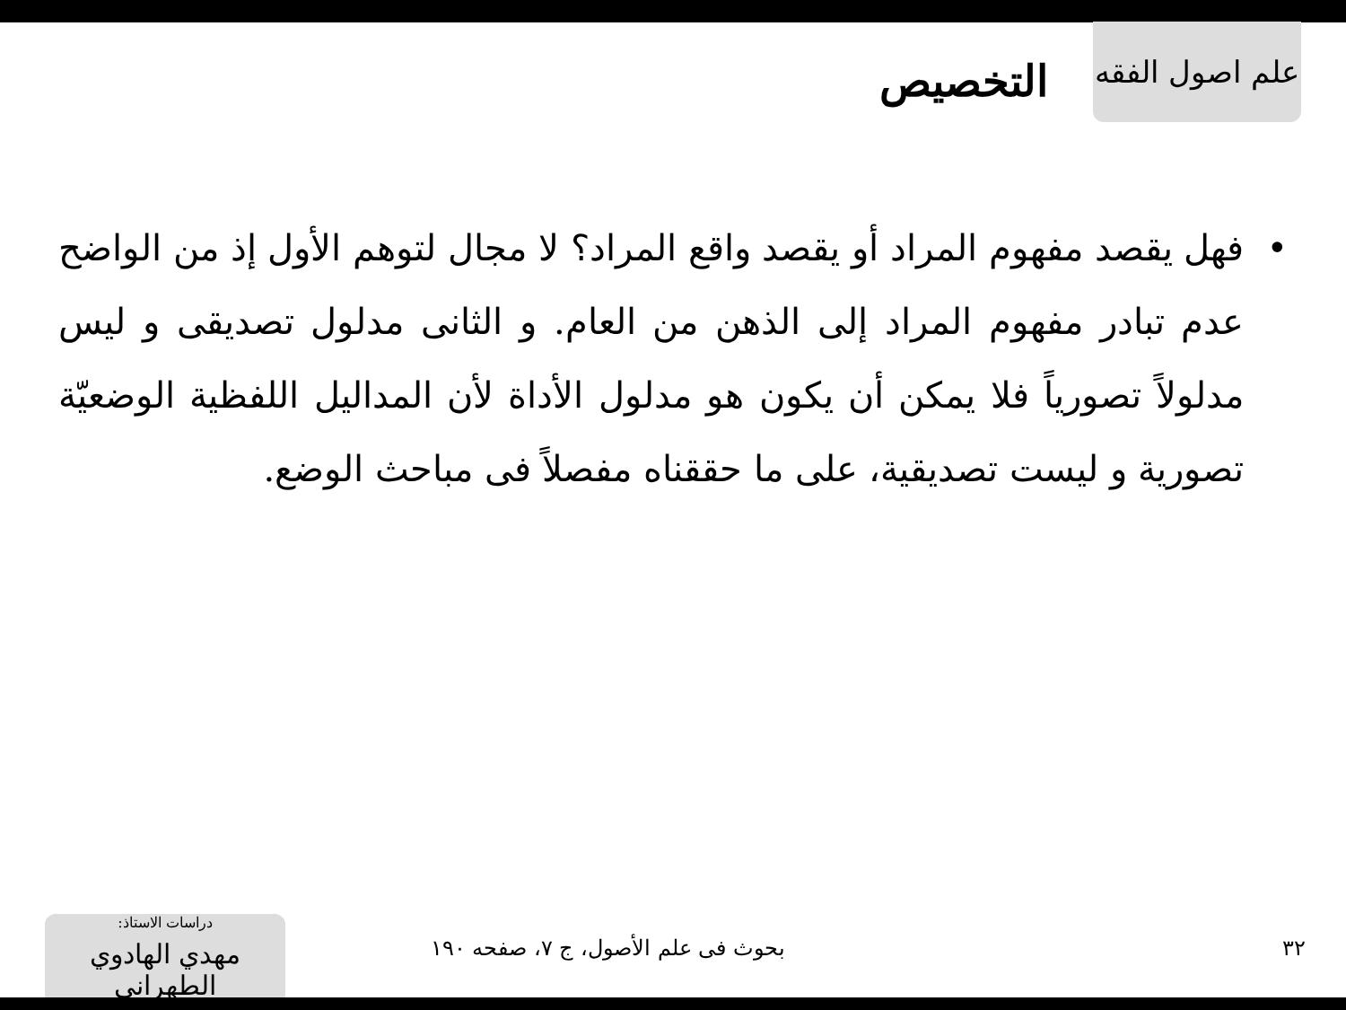علم اصول الفقه
التخصيص
• فهل يقصد مفهوم المراد أو يقصد واقع المراد؟ لا مجال لتوهم الأول إذ من الواضح عدم تبادر مفهوم المراد إلى الذهن من العام. و الثانى مدلول تصديقى و ليس مدلولاً تصورياً فلا يمكن أن يكون هو مدلول الأداة لأن المداليل اللفظية الوضعيّة تصورية و ليست تصديقية، على ما حققناه مفصلاً فى مباحث الوضع.
٣٢
بحوث فى علم الأصول، ج ٧، صفحه ١٩٠
دراسات الاستاذ:
مهدي الهادوي الطهراني